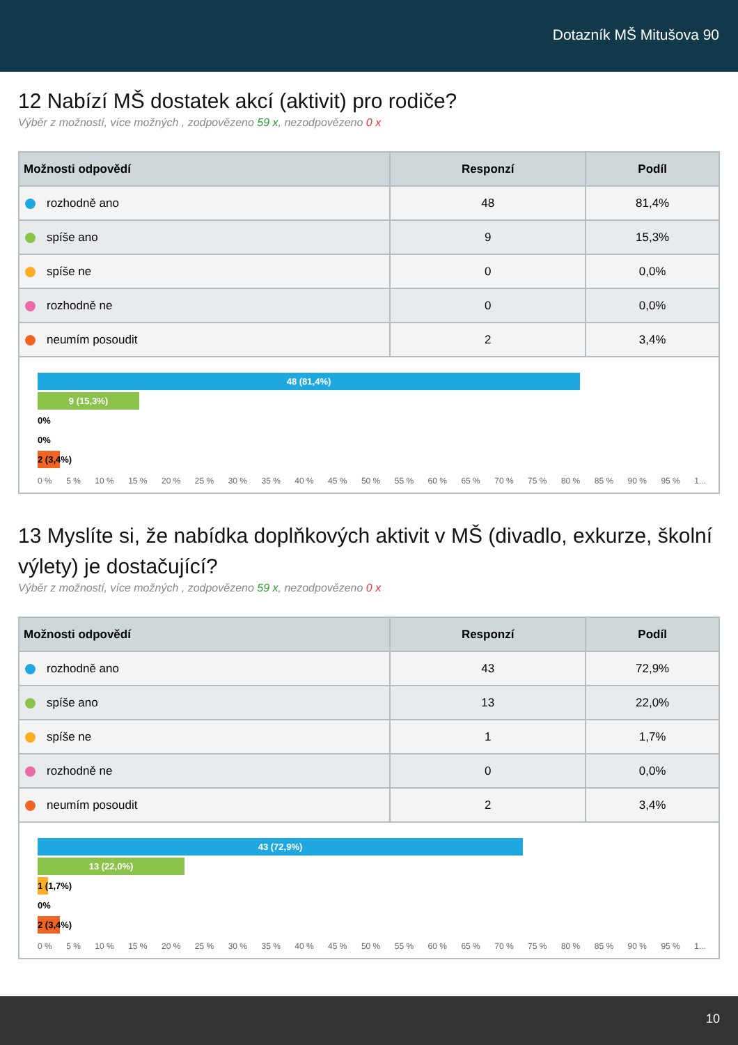Dotazník MŠ Mitušova 90
12 Nabízí MŠ dostatek akcí (aktivit) pro rodiče?
Výběr z možností, více možných , zodpovězeno 59 x, nezodpovězeno 0 x
| Možnosti odpovědí | Responzí | Podíl |
| --- | --- | --- |
| rozhodně ano | 48 | 81,4% |
| spíše ano | 9 | 15,3% |
| spíše ne | 0 | 0,0% |
| rozhodně ne | 0 | 0,0% |
| neumím posoudit | 2 | 3,4% |
48 (81,4%)
9 (15,3%)
0%
0%
2 (3,4%)
0 % 5 % 10 % 15 % 20 % 25 % 30 % 35 % 40 % 45 % 50 % 55 % 60 % 65 % 70 % 75 % 80 % 85 % 90 % 95 % 1...
13 Myslíte si, že nabídka doplňkových aktivit v MŠ (divadlo, exkurze, školní výlety) je dostačující?
Výběr z možností, více možných , zodpovězeno 59 x, nezodpovězeno 0 x
| Možnosti odpovědí | Responzí | Podíl |
| --- | --- | --- |
| rozhodně ano | 43 | 72,9% |
| spíše ano | 13 | 22,0% |
| spíše ne | 1 | 1,7% |
| rozhodně ne | 0 | 0,0% |
| neumím posoudit | 2 | 3,4% |
43 (72,9%)
13 (22,0%)
1 (1,7%)
0%
2 (3,4%)
0 % 5 % 10 % 15 % 20 % 25 % 30 % 35 % 40 % 45 % 50 % 55 % 60 % 65 % 70 % 75 % 80 % 85 % 90 % 95 % 1...
10